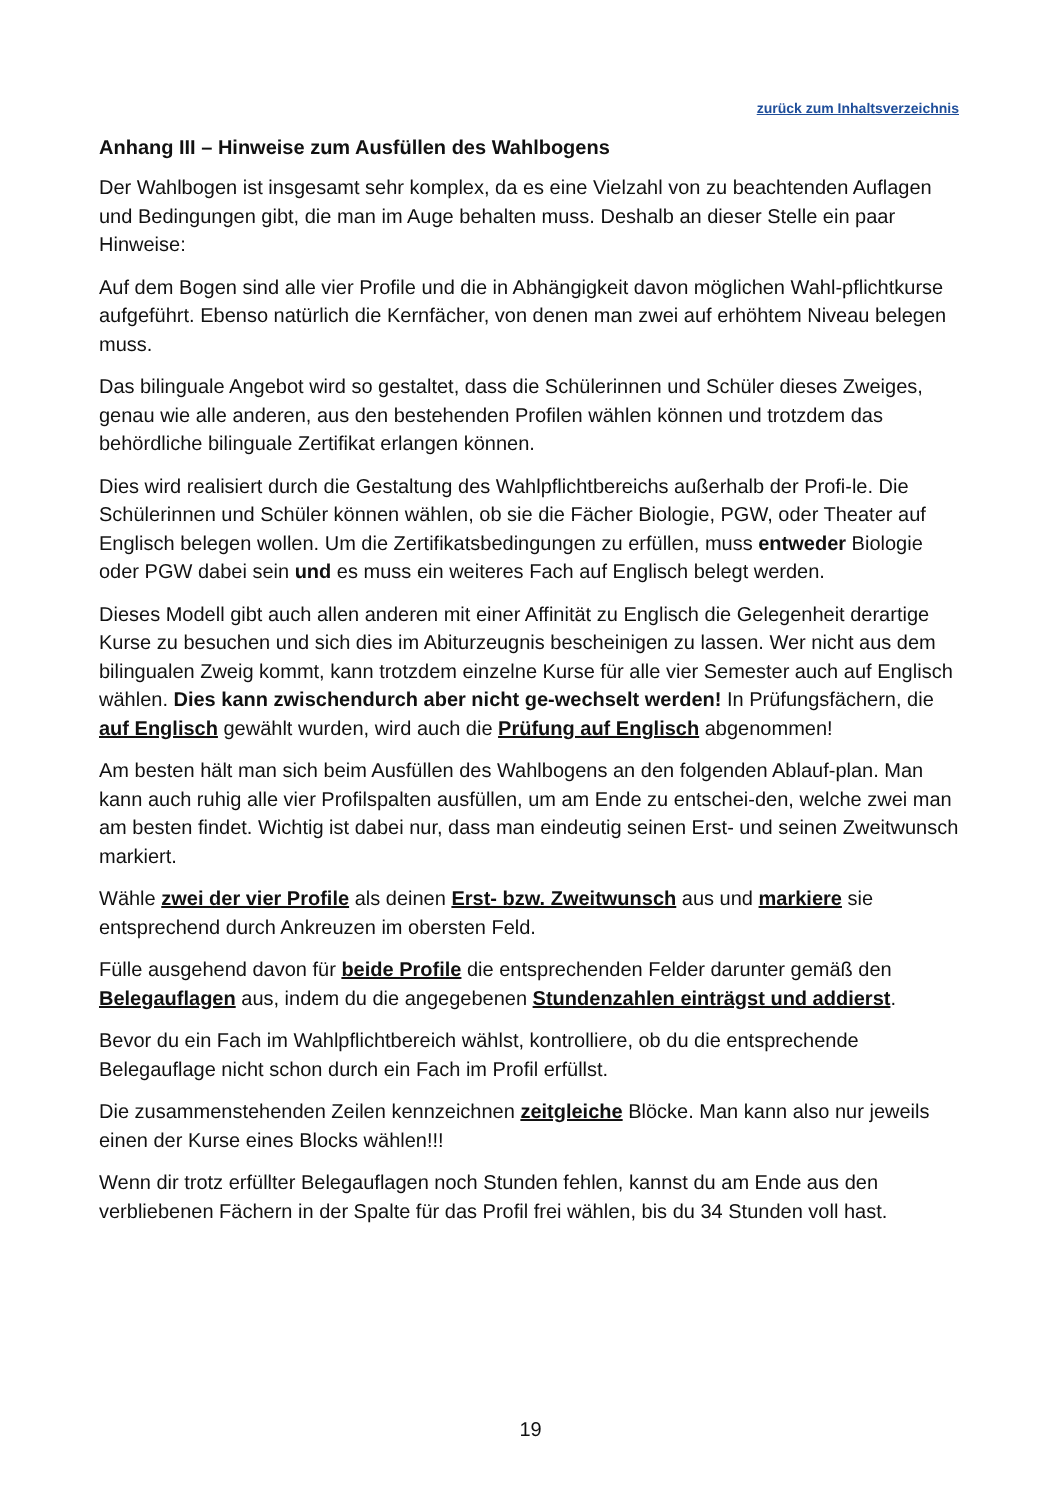zurück zum Inhaltsverzeichnis
Anhang III – Hinweise zum Ausfüllen des Wahlbogens
Der Wahlbogen ist insgesamt sehr komplex, da es eine Vielzahl von zu beachtenden Auflagen und Bedingungen gibt, die man im Auge behalten muss. Deshalb an dieser Stelle ein paar Hinweise:
Auf dem Bogen sind alle vier Profile und die in Abhängigkeit davon möglichen Wahl-pflichtkurse aufgeführt. Ebenso natürlich die Kernfächer, von denen man zwei auf erhöhtem Niveau belegen muss.
Das bilinguale Angebot wird so gestaltet, dass die Schülerinnen und Schüler dieses Zweiges, genau wie alle anderen, aus den bestehenden Profilen wählen können und trotzdem das behördliche bilinguale Zertifikat erlangen können.
Dies wird realisiert durch die Gestaltung des Wahlpflichtbereichs außerhalb der Profi-le. Die Schülerinnen und Schüler können wählen, ob sie die Fächer Biologie, PGW, oder Theater auf Englisch belegen wollen. Um die Zertifikatsbedingungen zu erfüllen, muss entweder Biologie oder PGW dabei sein und es muss ein weiteres Fach auf Englisch belegt werden.
Dieses Modell gibt auch allen anderen mit einer Affinität zu Englisch die Gelegenheit derartige Kurse zu besuchen und sich dies im Abiturzeugnis bescheinigen zu lassen. Wer nicht aus dem bilingualen Zweig kommt, kann trotzdem einzelne Kurse für alle vier Semester auch auf Englisch wählen. Dies kann zwischendurch aber nicht ge-wechselt werden! In Prüfungsfächern, die auf Englisch gewählt wurden, wird auch die Prüfung auf Englisch abgenommen!
Am besten hält man sich beim Ausfüllen des Wahlbogens an den folgenden Ablauf-plan. Man kann auch ruhig alle vier Profilspalten ausfüllen, um am Ende zu entschei-den, welche zwei man am besten findet. Wichtig ist dabei nur, dass man eindeutig seinen Erst- und seinen Zweitwunsch markiert.
Wähle zwei der vier Profile als deinen Erst- bzw. Zweitwunsch aus und markiere sie entsprechend durch Ankreuzen im obersten Feld.
Fülle ausgehend davon für beide Profile die entsprechenden Felder darunter gemäß den Belegauflagen aus, indem du die angegebenen Stundenzahlen einträgst und addierst.
Bevor du ein Fach im Wahlpflichtbereich wählst, kontrolliere, ob du die entsprechende Belegauflage nicht schon durch ein Fach im Profil erfüllst.
Die zusammenstehenden Zeilen kennzeichnen zeitgleiche Blöcke. Man kann also nur jeweils einen der Kurse eines Blocks wählen!!!
Wenn dir trotz erfüllter Belegauflagen noch Stunden fehlen, kannst du am Ende aus den verbliebenen Fächern in der Spalte für das Profil frei wählen, bis du 34 Stunden voll hast.
19